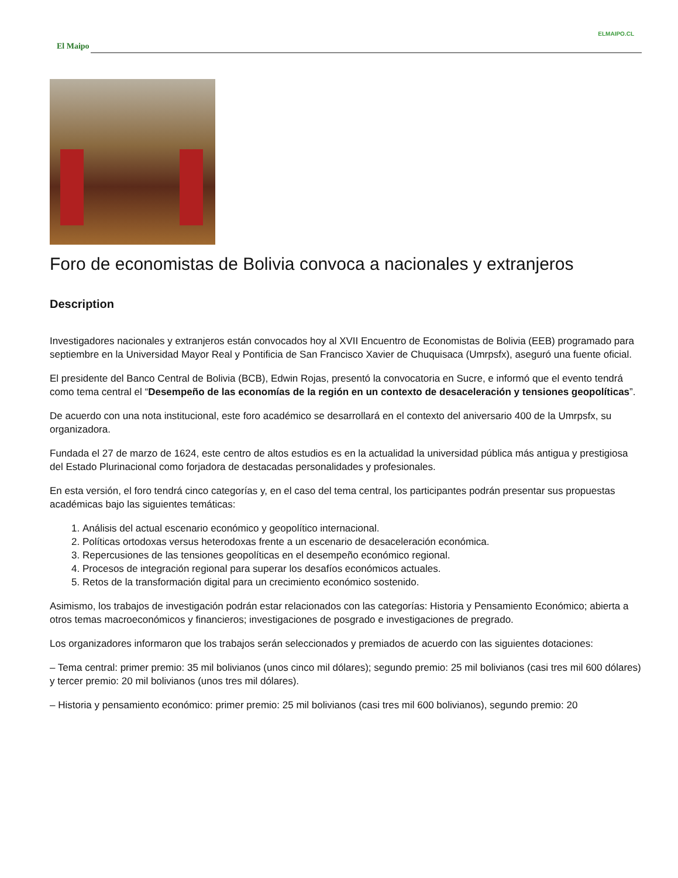ELMAIPO.CL
El Maipo
Foro de economistas de Bolivia convoca a nacionales y extranjeros
Description
Investigadores nacionales y extranjeros están convocados hoy al XVII Encuentro de Economistas de Bolivia (EEB) programado para septiembre en la Universidad Mayor Real y Pontificia de San Francisco Xavier de Chuquisaca (Umrpsfx), aseguró una fuente oficial.
El presidente del Banco Central de Bolivia (BCB), Edwin Rojas, presentó la convocatoria en Sucre, e informó que el evento tendrá como tema central el “Desempeño de las economías de la región en un contexto de desaceleración y tensiones geopolíticas”.
De acuerdo con una nota institucional, este foro académico se desarrollará en el contexto del aniversario 400 de la Umrpsfx, su organizadora.
Fundada el 27 de marzo de 1624, este centro de altos estudios es en la actualidad la universidad pública más antigua y prestigiosa del Estado Plurinacional como forjadora de destacadas personalidades y profesionales.
En esta versión, el foro tendrá cinco categorías y, en el caso del tema central, los participantes podrán presentar sus propuestas académicas bajo las siguientes temáticas:
1. Análisis del actual escenario económico y geopolítico internacional.
2. Políticas ortodoxas versus heterodoxas frente a un escenario de desaceleración económica.
3. Repercusiones de las tensiones geopolíticas en el desempeño económico regional.
4. Procesos de integración regional para superar los desafíos económicos actuales.
5. Retos de la transformación digital para un crecimiento económico sostenido.
Asimismo, los trabajos de investigación podrán estar relacionados con las categorías: Historia y Pensamiento Económico; abierta a otros temas macroeconómicos y financieros; investigaciones de posgrado e investigaciones de pregrado.
Los organizadores informaron que los trabajos serán seleccionados y premiados de acuerdo con las siguientes dotaciones:
– Tema central: primer premio: 35 mil bolivianos (unos cinco mil dólares); segundo premio: 25 mil bolivianos (casi tres mil 600 dólares) y tercer premio: 20 mil bolivianos (unos tres mil dólares).
– Historia y pensamiento económico: primer premio: 25 mil bolivianos (casi tres mil 600 bolivianos), segundo premio: 20